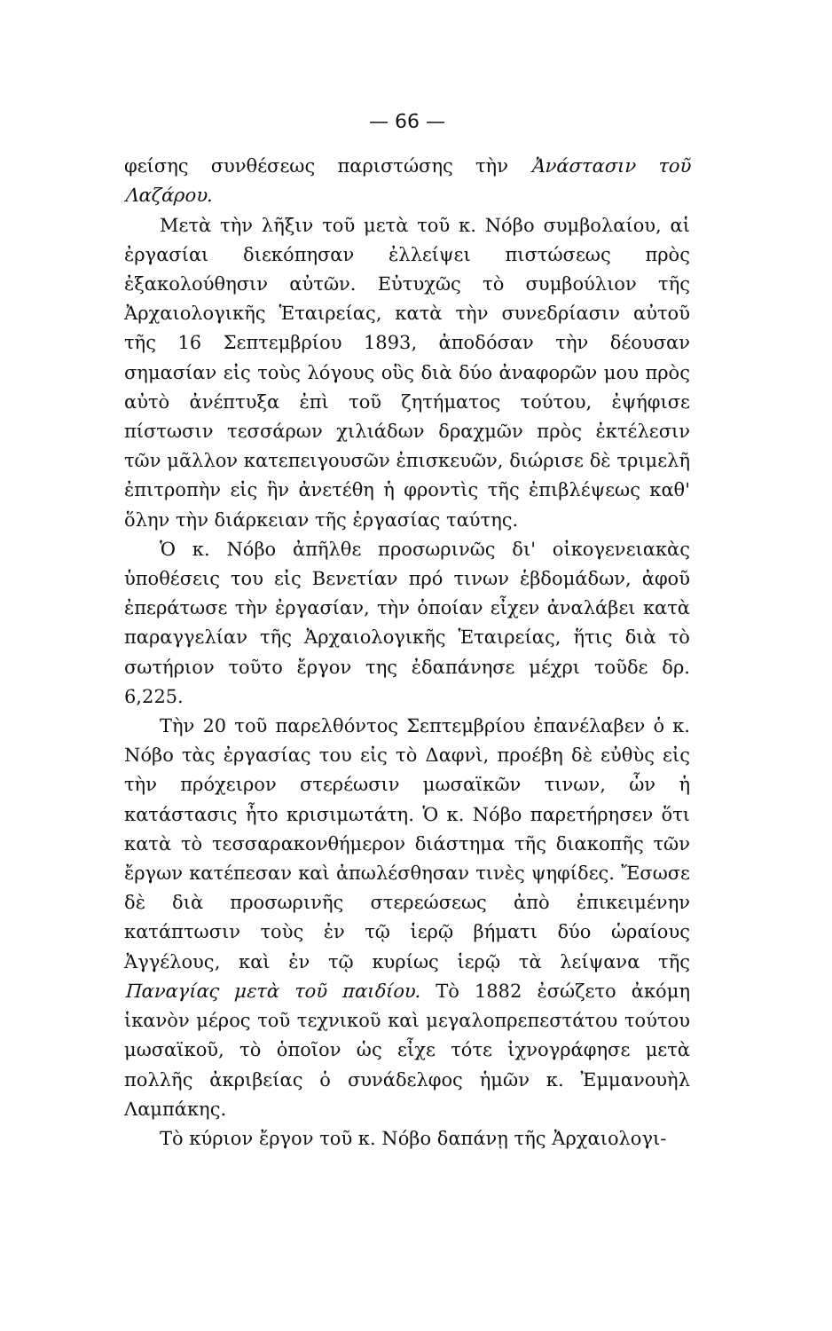— 66 —
φείσης συνθέσεως παριστώσης τὴν Ἀνάστασιν τοῦ Λαζάρου.
Μετὰ τὴν λῆξιν τοῦ μετὰ τοῦ κ. Νόβο συμβολαίου, αἱ ἐργασίαι διεκόπησαν ἐλλείψει πιστώσεως πρὸς ἐξακολούθησιν αὐτῶν. Εὐτυχῶς τὸ συμβούλιον τῆς Ἀρχαιολογικῆς Ἑταιρείας, κατὰ τὴν συνεδρίασιν αὐτοῦ τῆς 16 Σεπτεμβρίου 1893, ἀποδόσαν τὴν δέουσαν σημασίαν εἰς τοὺς λόγους οὓς διὰ δύο ἀναφορῶν μου πρὸς αὐτὸ ἀνέπτυξα ἐπὶ τοῦ ζητήματος τούτου, ἐψήφισε πίστωσιν τεσσάρων χιλιάδων δραχμῶν πρὸς ἐκτέλεσιν τῶν μᾶλλον κατεπειγουσῶν ἐπισκευῶν, διώρισε δὲ τριμελῆ ἐπιτροπὴν εἰς ἣν ἀνετέθη ἡ φροντὶς τῆς ἐπιβλέψεως καθ' ὅλην τὴν διάρκειαν τῆς ἐργασίας ταύτης.
Ὁ κ. Νόβο ἀπῆλθε προσωρινῶς δι' οἰκογενειακὰς ὑποθέσεις του εἰς Βενετίαν πρό τινων ἑβδομάδων, ἀφοῦ ἐπεράτωσε τὴν ἐργασίαν, τὴν ὁποίαν εἶχεν ἀναλάβει κατὰ παραγγελίαν τῆς Ἀρχαιολογικῆς Ἑταιρείας, ἥτις διὰ τὸ σωτήριον τοῦτο ἔργον της ἐδαπάνησε μέχρι τοῦδε δρ. 6,225.
Τὴν 20 τοῦ παρελθόντος Σεπτεμβρίου ἐπανέλαβεν ὁ κ. Νόβο τὰς ἐργασίας του εἰς τὸ Δαφνὶ, προέβη δὲ εὐθὺς εἰς τὴν πρόχειρον στερέωσιν μωσαϊκῶν τινων, ὧν ἡ κατάστασις ἦτο κρισιμωτάτη. Ὁ κ. Νόβο παρετήρησεν ὅτι κατὰ τὸ τεσσαρακονθήμερον διάστημα τῆς διακοπῆς τῶν ἔργων κατέπεσαν καὶ ἀπωλέσθησαν τινὲς ψηφίδες. Ἔσωσε δὲ διὰ προσωρινῆς στερεώσεως ἀπὸ ἐπικειμένην κατάπτωσιν τοὺς ἐν τῷ ἱερῷ βήματι δύο ὡραίους Ἀγγέλους, καὶ ἐν τῷ κυρίως ἱερῷ τὰ λείψανα τῆς Παναγίας μετὰ τοῦ παιδίου. Τὸ 1882 ἐσώζετο ἀκόμη ἱκανὸν μέρος τοῦ τεχνικοῦ καὶ μεγαλοπρεπεστάτου τούτου μωσαϊκοῦ, τὸ ὁποῖον ὡς εἶχε τότε ἰχνογράφησε μετὰ πολλῆς ἀκριβείας ὁ συνάδελφος ἡμῶν κ. Ἐμμανουὴλ Λαμπάκης.
Τὸ κύριον ἔργον τοῦ κ. Νόβο δαπάνῃ τῆς Ἀρχαιολογι-